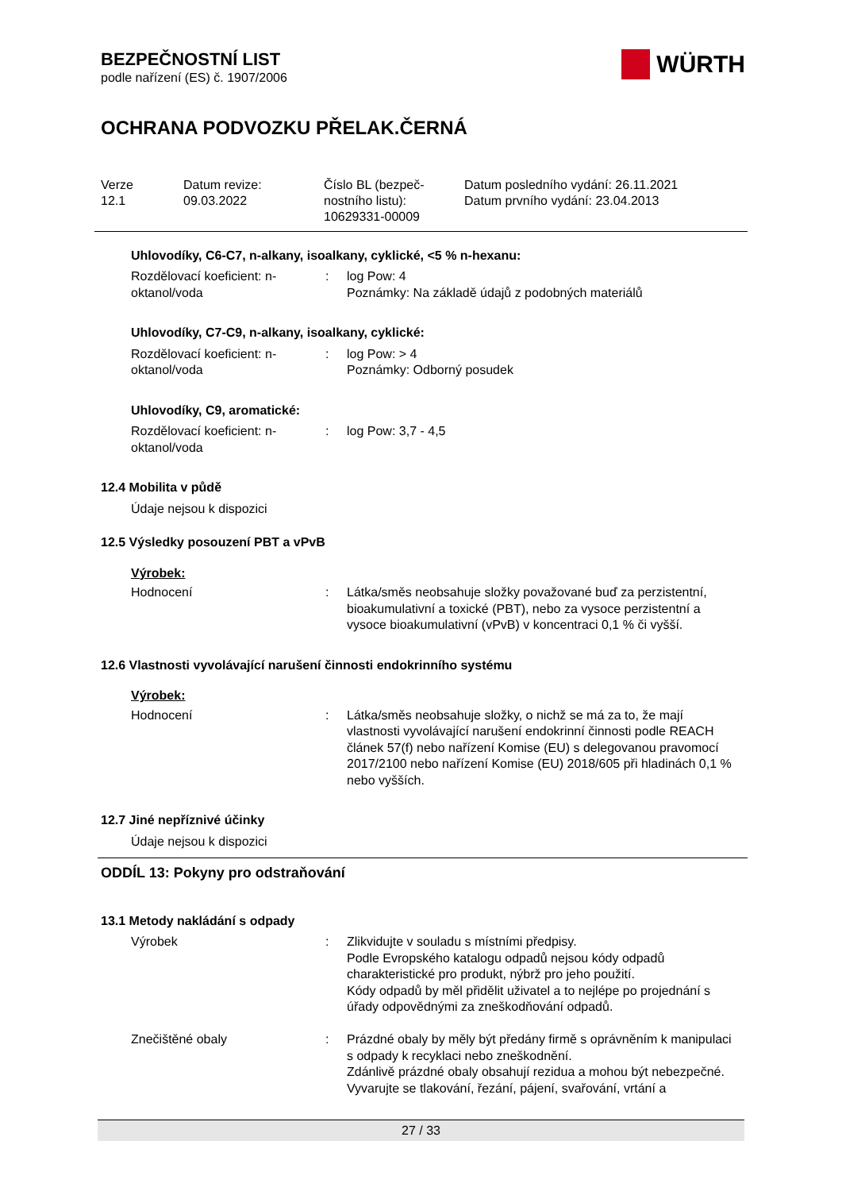BEZPEČNOSTNÍ LIST
podle nařízení (ES) č. 1907/2006
WÜRTH
OCHRANA PODVOZKU PŘELAK.ČERNÁ
Verze
12.1
Datum revize:
09.03.2022
Číslo BL (bezpeč-
nostního listu):
10629331-00009
Datum posledního vydání: 26.11.2021
Datum prvního vydání: 23.04.2013
Uhlovodíky, C6-C7, n-alkany, isoalkany, cyklické, <5 % n-hexanu:
| Rozdělovací koeficient: n-oktanol/voda | : | log Pow: 4 Poznámky: Na základě údajů z podobných materiálů |
Uhlovodíky, C7-C9, n-alkany, isoalkany, cyklické:
| Rozdělovací koeficient: n-oktanol/voda | : | log Pow: > 4 Poznámky: Odborný posudek |
Uhlovodíky, C9, aromatické:
| Rozdělovací koeficient: n-oktanol/voda | : | log Pow: 3,7 - 4,5 |
12.4 Mobilita v půdě
Údaje nejsou k dispozici
12.5 Výsledky posouzení PBT a vPvB
Výrobek:
| Hodnocení | : | Látka/směs neobsahuje složky považované buď za perzistentní, bioakumulativní a toxické (PBT), nebo za vysoce perzistentní a vysoce bioakumulativní (vPvB) v koncentraci 0,1 % či vyšší. |
12.6 Vlastnosti vyvolávající narušení činnosti endokrinního systému
Výrobek:
| Hodnocení | : | Látka/směs neobsahuje složky, o nichž se má za to, že mají vlastnosti vyvolávající narušení endokrinní činnosti podle REACH článek 57(f) nebo nařízení Komise (EU) s delegovanou pravomocí 2017/2100 nebo nařízení Komise (EU) 2018/605 při hladinách 0,1 % nebo vyšších. |
12.7 Jiné nepříznivé účinky
Údaje nejsou k dispozici
ODDÍL 13: Pokyny pro odstraňování
13.1 Metody nakládání s odpady
| Výrobek | : | Zlikvidujte v souladu s místními předpisy. Podle Evropského katalogu odpadů nejsou kódy odpadů charakteristické pro produkt, nýbrž pro jeho použití. Kódy odpadů by měl přidělit uživatel a to nejlépe po projednání s úřady odpovědnými za zneškodňování odpadů. |
| Znečištěné obaly | : | Prázdné obaly by měly být předány firmě s oprávněním k manipulaci s odpady k recyklaci nebo zneškodnění. Zdánlivě prázdné obaly obsahují rezidua a mohou být nebezpečné. Vyvarujte se tlakování, řezání, pájení, svařování, vrtání a |
27 / 33